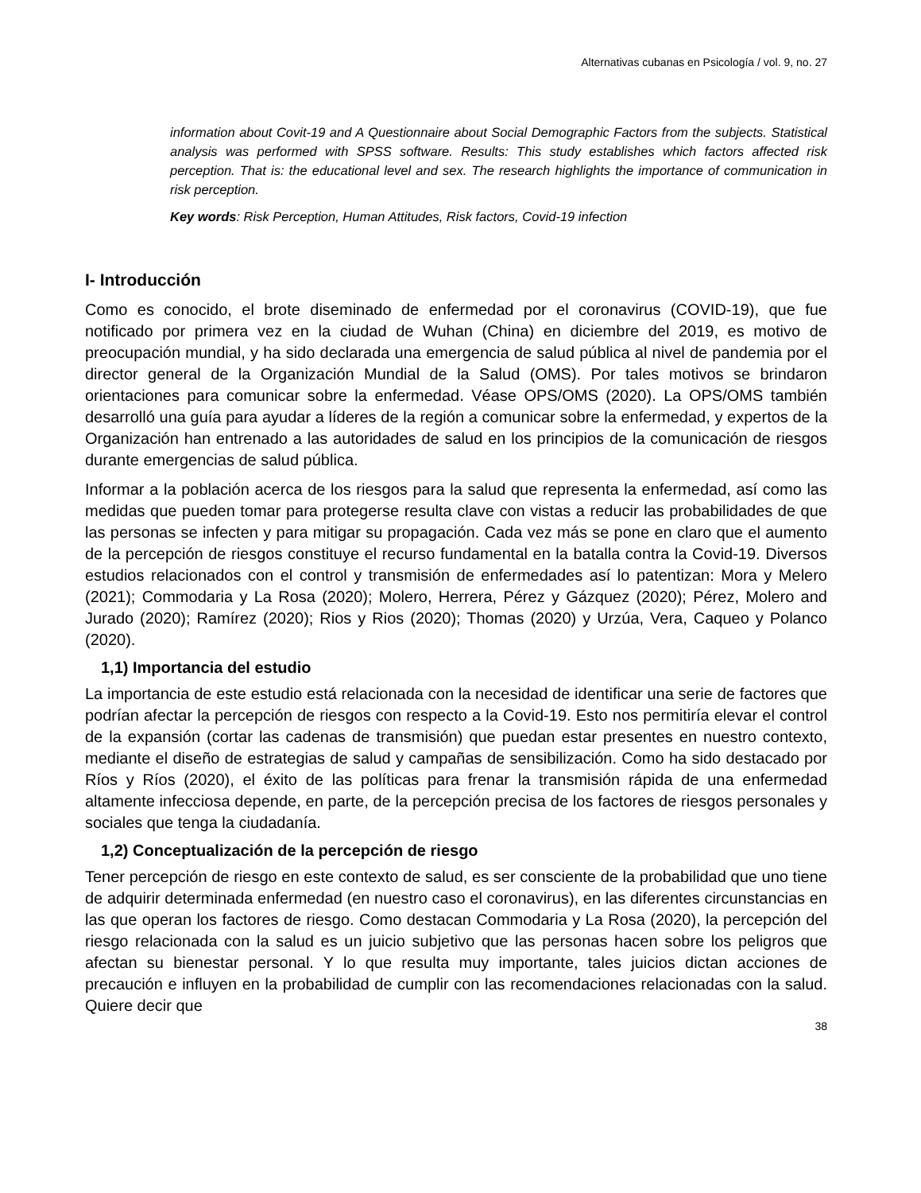Alternativas cubanas en Psicología / vol. 9, no. 27
information about Covit-19 and A Questionnaire about Social Demographic Factors from the subjects. Statistical analysis was performed with SPSS software. Results: This study establishes which factors affected risk perception. That is: the educational level and sex. The research highlights the importance of communication in risk perception.
Key words: Risk Perception, Human Attitudes, Risk factors, Covid-19 infection
I- Introducción
Como es conocido, el brote diseminado de enfermedad por el coronavirus (COVID-19), que fue notificado por primera vez en la ciudad de Wuhan (China) en diciembre del 2019, es motivo de preocupación mundial, y ha sido declarada una emergencia de salud pública al nivel de pandemia por el director general de la Organización Mundial de la Salud (OMS). Por tales motivos se brindaron orientaciones para comunicar sobre la enfermedad. Véase OPS/OMS (2020). La OPS/OMS también desarrolló una guía para ayudar a líderes de la región a comunicar sobre la enfermedad, y expertos de la Organización han entrenado a las autoridades de salud en los principios de la comunicación de riesgos durante emergencias de salud pública.
Informar a la población acerca de los riesgos para la salud que representa la enfermedad, así como las medidas que pueden tomar para protegerse resulta clave con vistas a reducir las probabilidades de que las personas se infecten y para mitigar su propagación. Cada vez más se pone en claro que el aumento de la percepción de riesgos constituye el recurso fundamental en la batalla contra la Covid-19. Diversos estudios relacionados con el control y transmisión de enfermedades así lo patentizan: Mora y Melero (2021); Commodaria y La Rosa (2020); Molero, Herrera, Pérez y Gázquez (2020); Pérez, Molero and Jurado (2020); Ramírez (2020); Rios y Rios (2020); Thomas (2020) y Urzúa, Vera, Caqueo y Polanco (2020).
1,1) Importancia del estudio
La importancia de este estudio está relacionada con la necesidad de identificar una serie de factores que podrían afectar la percepción de riesgos con respecto a la Covid-19. Esto nos permitiría elevar el control de la expansión (cortar las cadenas de transmisión) que puedan estar presentes en nuestro contexto, mediante el diseño de estrategias de salud y campañas de sensibilización. Como ha sido destacado por Ríos y Ríos (2020), el éxito de las políticas para frenar la transmisión rápida de una enfermedad altamente infecciosa depende, en parte, de la percepción precisa de los factores de riesgos personales y sociales que tenga la ciudadanía.
1,2) Conceptualización de la percepción de riesgo
Tener percepción de riesgo en este contexto de salud, es ser consciente de la probabilidad que uno tiene de adquirir determinada enfermedad (en nuestro caso el coronavirus), en las diferentes circunstancias en las que operan los factores de riesgo. Como destacan Commodaria y La Rosa (2020), la percepción del riesgo relacionada con la salud es un juicio subjetivo que las personas hacen sobre los peligros que afectan su bienestar personal. Y lo que resulta muy importante, tales juicios dictan acciones de precaución e influyen en la probabilidad de cumplir con las recomendaciones relacionadas con la salud. Quiere decir que
38